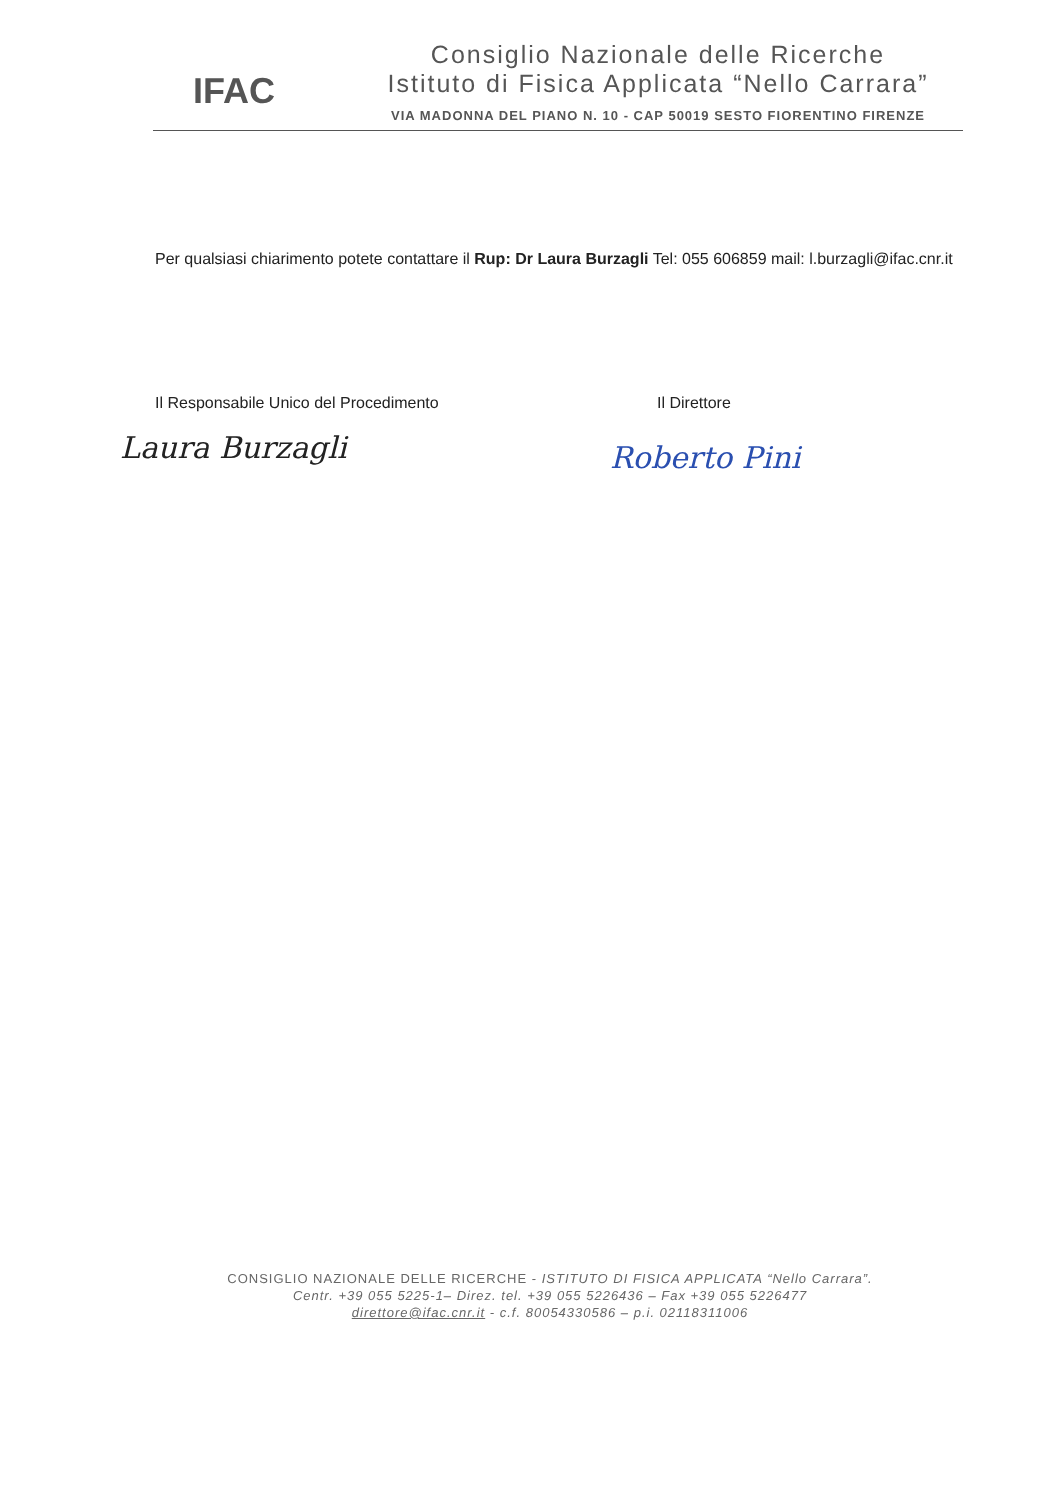IFAC
Consiglio Nazionale delle Ricerche
Istituto di Fisica Applicata “Nello Carrara”
VIA MADONNA DEL PIANO N. 10 - CAP 50019 SESTO FIORENTINO FIRENZE
Per qualsiasi chiarimento potete contattare il Rup: Dr Laura Burzagli Tel: 055 606859 mail: l.burzagli@ifac.cnr.it
Il Responsabile Unico del Procedimento
Il Direttore
Laura Burzagli Roberto Pini
CONSIGLIO NAZIONALE DELLE RICERCHE - ISTITUTO DI FISICA APPLICATA “Nello Carrara”.
Centr. +39 055 5225-1– Direz. tel. +39 055 5226436 – Fax +39 055 5226477
direttore@ifac.cnr.it - c.f. 80054330586 – p.i. 02118311006